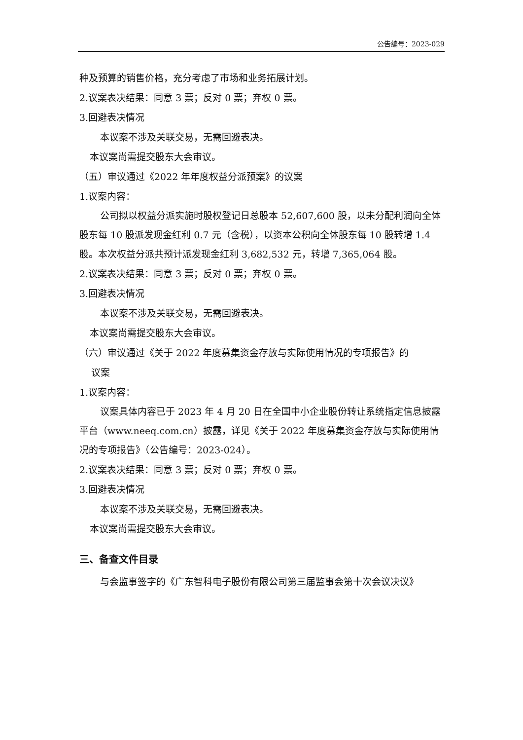公告编号：2023-029
种及预算的销售价格，充分考虑了市场和业务拓展计划。
2.议案表决结果：同意 3 票；反对 0 票；弃权 0 票。
3.回避表决情况
本议案不涉及关联交易，无需回避表决。
本议案尚需提交股东大会审议。
（五）审议通过《2022 年年度权益分派预案》的议案
1.议案内容：
公司拟以权益分派实施时股权登记日总股本 52,607,600 股，以未分配利润向全体股东每 10 股派发现金红利 0.7 元（含税），以资本公积向全体股东每 10 股转增 1.4 股。本次权益分派共预计派发现金红利 3,682,532 元，转增 7,365,064 股。
2.议案表决结果：同意 3 票；反对 0 票；弃权 0 票。
3.回避表决情况
本议案不涉及关联交易，无需回避表决。
本议案尚需提交股东大会审议。
（六）审议通过《关于 2022 年度募集资金存放与实际使用情况的专项报告》的
议案
1.议案内容：
议案具体内容已于 2023 年 4 月 20 日在全国中小企业股份转让系统指定信息披露平台（www.neeq.com.cn）披露，详见《关于 2022 年度募集资金存放与实际使用情况的专项报告》（公告编号：2023-024）。
2.议案表决结果：同意 3 票；反对 0 票；弃权 0 票。
3.回避表决情况
本议案不涉及关联交易，无需回避表决。
本议案尚需提交股东大会审议。
三、备查文件目录
与会监事签字的《广东智科电子股份有限公司第三届监事会第十次会议决议》